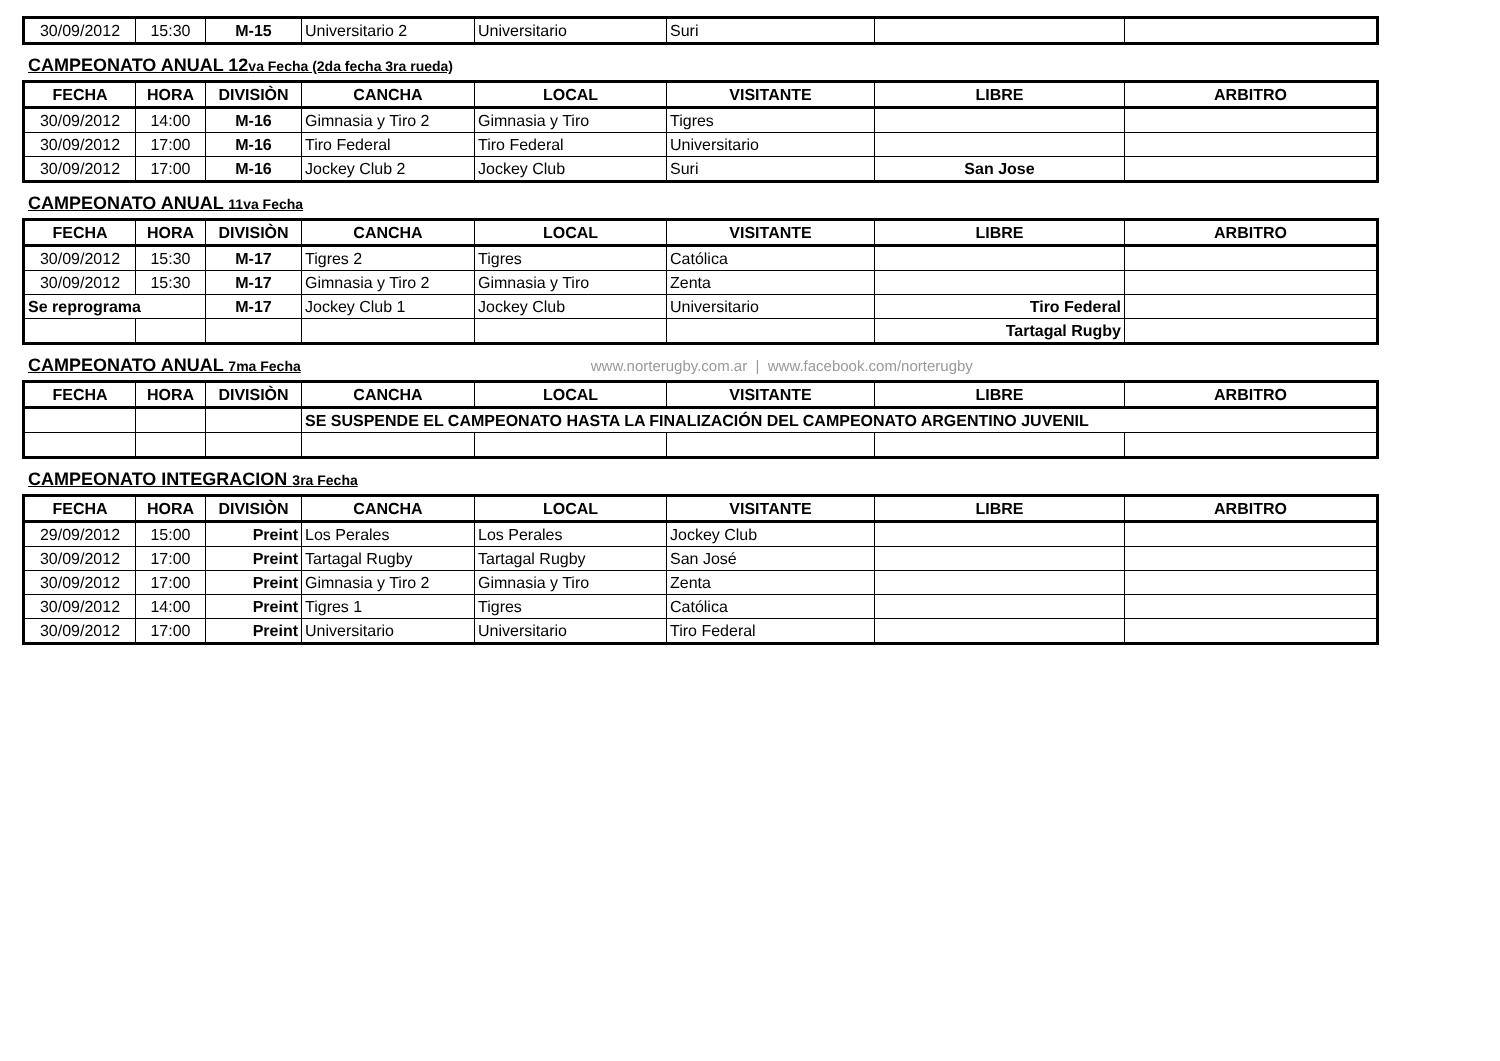| 30/09/2012 | 15:30 | M-15 | Universitario 2 | Universitario | Suri | | |
CAMPEONATO ANUAL 12va Fecha (2da fecha 3ra rueda)
| FECHA | HORA | DIVISIÒN | CANCHA | LOCAL | VISITANTE | LIBRE | ARBITRO |
| --- | --- | --- | --- | --- | --- | --- | --- |
| 30/09/2012 | 14:00 | M-16 | Gimnasia y Tiro 2 | Gimnasia y Tiro | Tigres | | |
| 30/09/2012 | 17:00 | M-16 | Tiro Federal | Tiro Federal | Universitario | | |
| 30/09/2012 | 17:00 | M-16 | Jockey Club 2 | Jockey Club | Suri | San Jose | |
CAMPEONATO ANUAL 11va Fecha
| FECHA | HORA | DIVISIÒN | CANCHA | LOCAL | VISITANTE | LIBRE | ARBITRO |
| --- | --- | --- | --- | --- | --- | --- | --- |
| 30/09/2012 | 15:30 | M-17 | Tigres 2 | Tigres | Católica | | |
| 30/09/2012 | 15:30 | M-17 | Gimnasia y Tiro 2 | Gimnasia y Tiro | Zenta | | |
| Se reprograma | | M-17 | Jockey Club 1 | Jockey Club | Universitario | Tiro Federal | |
| | | | | | | Tartagal Rugby | |
CAMPEONATO ANUAL 7ma Fecha
www.norterugby.com.ar | www.facebook.com/norterugby
| FECHA | HORA | DIVISIÒN | CANCHA | LOCAL | VISITANTE | LIBRE | ARBITRO |
| --- | --- | --- | --- | --- | --- | --- | --- |
| | | | SE SUSPENDE EL CAMPEONATO HASTA LA FINALIZACIÓN DEL CAMPEONATO ARGENTINO JUVENIL | | | | |
CAMPEONATO INTEGRACION 3ra Fecha
| FECHA | HORA | DIVISIÒN | CANCHA | LOCAL | VISITANTE | LIBRE | ARBITRO |
| --- | --- | --- | --- | --- | --- | --- | --- |
| 29/09/2012 | 15:00 | Preint | Los Perales | Los Perales | Jockey Club | | |
| 30/09/2012 | 17:00 | Preint | Tartagal Rugby | Tartagal Rugby | San José | | |
| 30/09/2012 | 17:00 | Preint | Gimnasia y Tiro 2 | Gimnasia y Tiro | Zenta | | |
| 30/09/2012 | 14:00 | Preint | Tigres 1 | Tigres | Católica | | |
| 30/09/2012 | 17:00 | Preint | Universitario | Universitario | Tiro Federal | | |